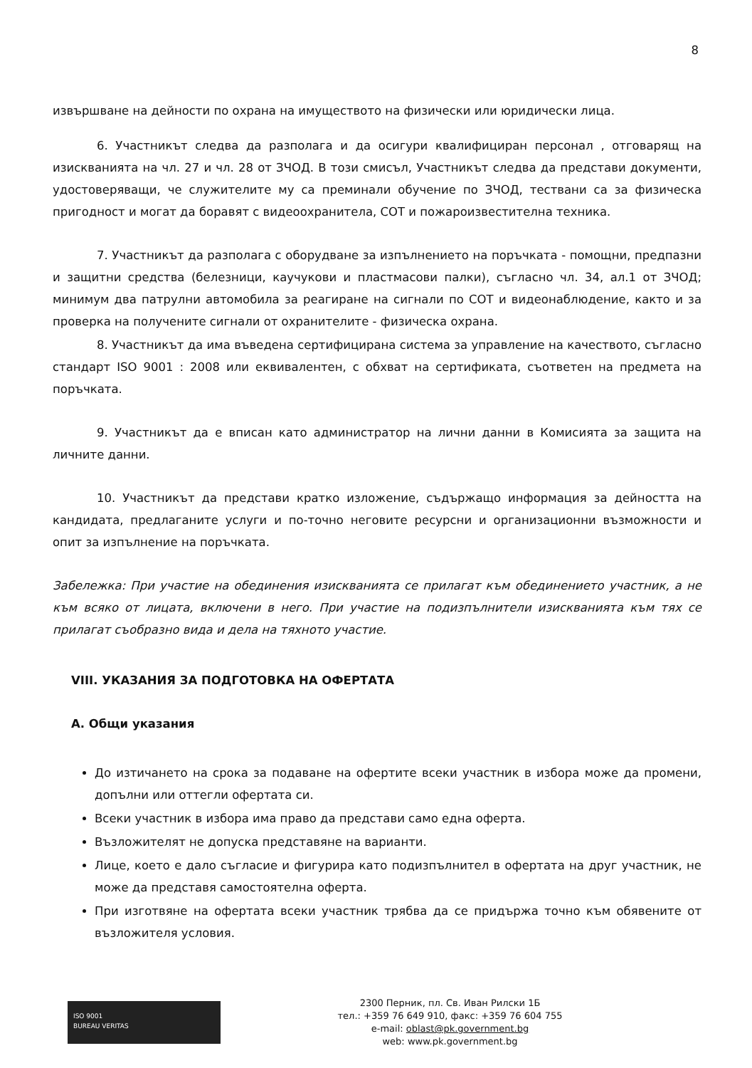8
извършване на дейности по охрана на имуществото на физически или юридически лица.
6. Участникът следва да разполага и да осигури квалифициран персонал , отговарящ на изискванията на чл. 27 и чл. 28 от ЗЧОД. В този смисъл, Участникът следва да представи документи, удостоверяващи, че служителите му са преминали обучение по ЗЧОД, тествани са за физическа пригодност и могат да боравят с видеоохранитела, СОТ и пожароизвестителна техника.
7. Участникът да разполага с оборудване за изпълнението на поръчката - помощни, предпазни и защитни средства (белезници, каучукови и пластмасови палки), съгласно чл. 34, ал.1 от ЗЧОД; минимум два патрулни автомобила за реагиране на сигнали по СОТ и видеонаблюдение, както и за проверка на получените сигнали от охранителите - физическа охрана.
8. Участникът да има въведена сертифицирана система за управление на качеството, съгласно стандарт ISO 9001 : 2008 или еквивалентен, с обхват на сертификата, съответен на предмета на поръчката.
9. Участникът да е вписан като администратор на лични данни в Комисията за защита на личните данни.
10. Участникът да представи кратко изложение, съдържащо информация за дейността на кандидата, предлаганите услуги и по-точно неговите ресурсни и организационни възможности и опит за изпълнение на поръчката.
Забележка: При участие на обединения изискванията се прилагат към обединението участник, а не към всяко от лицата, включени в него. При участие на подизпълнители изискванията към тях се прилагат съобразно вида и дела на тяхното участие.
VIII. УКАЗАНИЯ ЗА ПОДГОТОВКА НА ОФЕРТАТА
А. Общи указания
До изтичането на срока за подаване на офертите всеки участник в избора може да промени, допълни или оттегли офертата си.
Всеки участник в избора има право да представи само една оферта.
Възложителят не допуска представяне на варианти.
Лице, което е дало съгласие и фигурира като подизпълнител в офертата на друг участник, не може да представя самостоятелна оферта.
При изготвяне на офертата всеки участник трябва да се придържа точно към обявените от възложителя условия.
ISO 9001
BUREAU VERITAS
2300 Перник, пл. Св. Иван Рилски 1Б
тел.: +359 76 649 910, факс: +359 76 604 755
e-mail: oblast@pk.government.bg
web: www.pk.government.bg